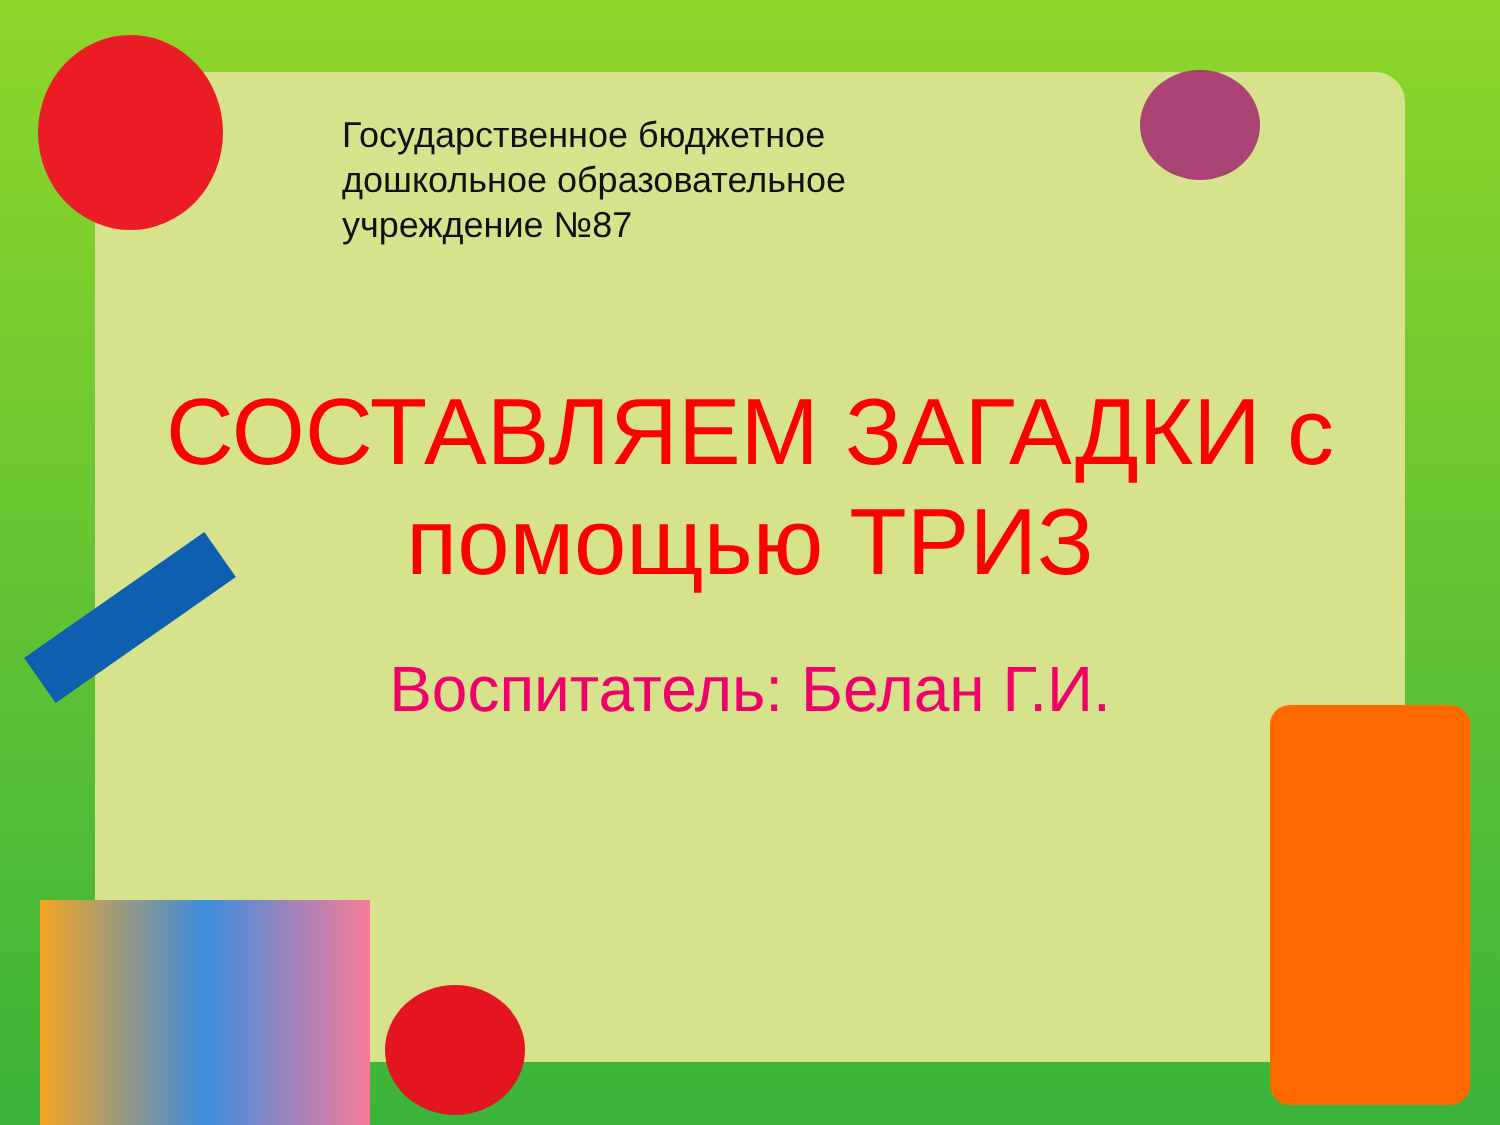Государственное бюджетное
дошкольное образовательное
учреждение №87
СОСТАВЛЯЕМ ЗАГАДКИ с
помощью ТРИЗ
Воспитатель: Белан Г.И.